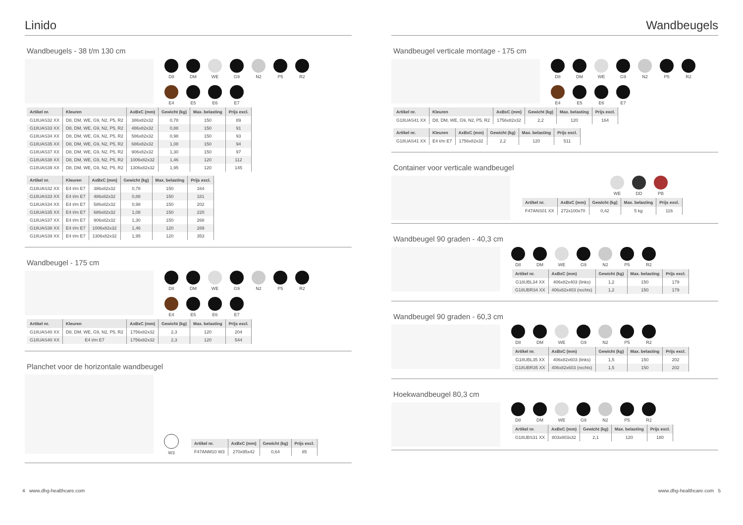Linido
Wandbeugels - 38 t/m 130 cm
D8
DM
WE
G9
N2
P5
R2
E4
E5
E6
E7
| Artikel nr. | Kleuren | AxBxC (mm) | Gewicht (kg) | Max. belasting | Prijs excl. |
| --- | --- | --- | --- | --- | --- |
| G18UAS32 XX | D8, DM, WE, G9, N2, P5, R2 | 386x82x32 | 0,78 | 150 | 89 |
| G18UAS33 XX | D8, DM, WE, G9, N2, P5, R2 | 486x82x32 | 0,88 | 150 | 91 |
| G18UAS34 XX | D8, DM, WE, G9, N2, P5, R2 | 586x82x32 | 0,98 | 150 | 93 |
| G18UAS35 XX | D8, DM, WE, G9, N2, P5, R2 | 686x82x32 | 1,08 | 150 | 94 |
| G18UAS37 XX | D8, DM, WE, G9, N2, P5, R2 | 906x82x32 | 1,30 | 150 | 97 |
| G18UAS38 XX | D8, DM, WE, G9, N2, P5, R2 | 1006x82x32 | 1,46 | 120 | 112 |
| G18UAS39 XX | D8, DM, WE, G9, N2, P5, R2 | 1306x82x32 | 1,95 | 120 | 145 |
| Artikel nr. | Kleuren | AxBxC (mm) | Gewicht (kg) | Max. belasting | Prijs excl. |
| --- | --- | --- | --- | --- | --- |
| G18UAS32 XX | E4 t/m E7 | 386x82x32 | 0,78 | 150 | 164 |
| G18UAS33 XX | E4 t/m E7 | 486x82x32 | 0,88 | 150 | 181 |
| G18UAS34 XX | E4 t/m E7 | 586x82x32 | 0,98 | 150 | 202 |
| G18UAS35 XX | E4 t/m E7 | 686x82x32 | 1,08 | 150 | 220 |
| G18UAS37 XX | E4 t/m E7 | 906x82x32 | 1,30 | 150 | 268 |
| G18UAS38 XX | E4 t/m E7 | 1006x82x32 | 1,46 | 120 | 289 |
| G18UAS39 XX | E4 t/m E7 | 1306x82x32 | 1,95 | 120 | 353 |
Wandbeugel - 175 cm
D8
DM
WE
G9
N2
P5
R2
E4
E5
E6
E7
| Artikel nr. | Kleuren | AxBxC (mm) | Gewicht (kg) | Max. belasting | Prijs excl. |
| --- | --- | --- | --- | --- | --- |
| G18UAS40 XX | D8, DM, WE, G9, N2, P5, R2 | 1756x82x32 | 2,3 | 120 | 204 |
| G18UAS40 XX | E4 t/m E7 | 1756x82x32 | 2,3 | 120 | 544 |
Planchet voor de horizontale wandbeugel
W3
| Artikel nr. | AxBxC (mm) | Gewicht (kg) | Prijs excl. |
| --- | --- | --- | --- |
| F47ANM10 W3 | 270x95x42 | 0,64 | 85 |
Wandbeugels
Wandbeugel verticale montage - 175 cm
D8
DM
WE
G9
N2
P5
R2
E4
E5
E6
E7
| Artikel nr. | Kleuren | AxBxC (mm) | Gewicht (kg) | Max. belasting | Prijs excl. |
| --- | --- | --- | --- | --- | --- |
| G18UAS41 XX | D8, DM, WE, G9, N2, P5, R2 | 1756x82x32 | 2,2 | 120 | 164 |
| Artikel nr. | Kleuren | AxBxC (mm) | Gewicht (kg) | Max. belasting | Prijs excl. |
| --- | --- | --- | --- | --- | --- |
| G18UAS41 XX | E4 t/m E7 | 1756x82x32 | 2,2 | 120 | 511 |
Container voor verticale wandbeugel
WE
DD
PB
| Artikel nr. | AxBxC (mm) | Gewicht (kg) | Max. belasting | Prijs excl. |
| --- | --- | --- | --- | --- |
| F47ANS01 XX | 272x100x70 | 0,42 | 5 kg | 116 |
Wandbeugel 90 graden - 40,3 cm
D8
DM
WE
G9
N2
P5
R2
| Artikel nr. | AxBxC (mm) | Gewicht (kg) | Max. belasting | Prijs excl. |
| --- | --- | --- | --- | --- |
| G18UBL34 XX | 406x82x403 (links) | 1,2 | 150 | 179 |
| G18UBR34 XX | 406x82x403 (rechts) | 1,2 | 150 | 179 |
Wandbeugel 90 graden - 60,3 cm
D8
DM
WE
G9
N2
P5
R2
| Artikel nr. | AxBxC (mm) | Gewicht (kg) | Max. belasting | Prijs excl. |
| --- | --- | --- | --- | --- |
| G18UBL35 XX | 406x82x603 (links) | 1,5 | 150 | 202 |
| G18UBR35 XX | 406x82x603 (rechts) | 1,5 | 150 | 202 |
Hoekwandbeugel 80,3 cm
D8
DM
WE
G9
N2
P5
R2
| Artikel nr. | AxBxC (mm) | Gewicht (kg) | Max. belasting | Prijs excl. |
| --- | --- | --- | --- | --- |
| G18UBS31 XX | 803x803x32 | 2,1 | 120 | 180 |
4 www.dhg-healthcare.com www.dhg-healthcare.com 5